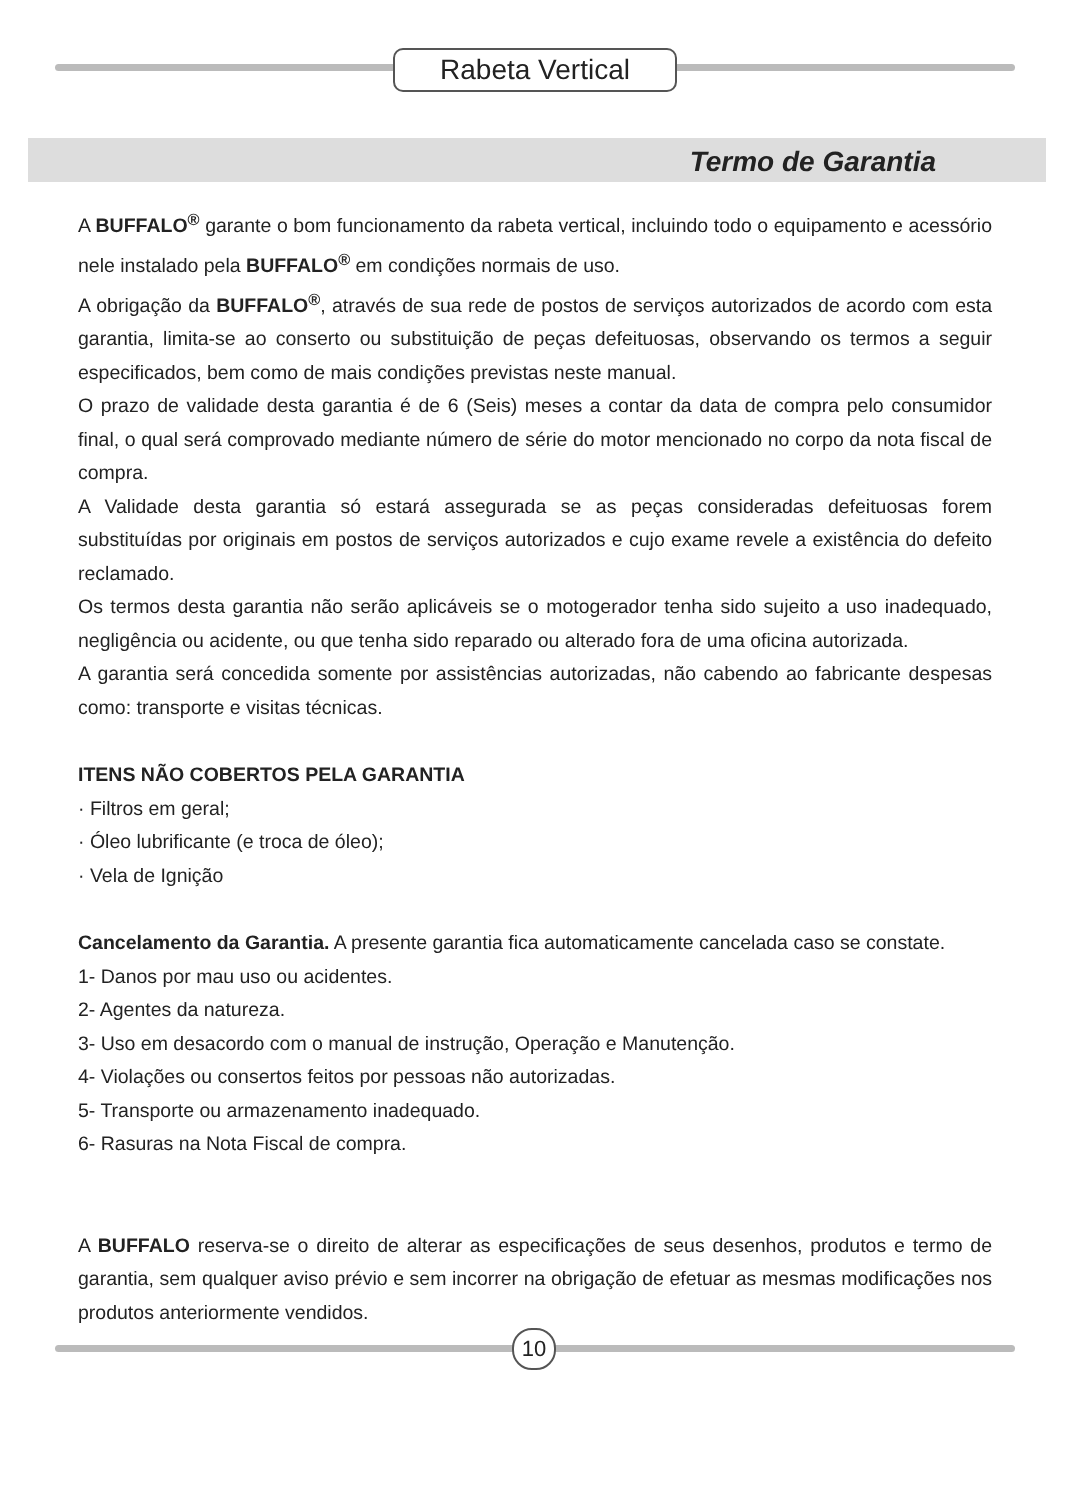Rabeta Vertical
Termo de Garantia
A BUFFALO<sup>®</sup> garante o bom funcionamento da rabeta vertical, incluindo todo o equipamento e acessório nele instalado pela BUFFALO<sup>®</sup> em condições normais de uso.
A obrigação da BUFFALO<sup>®</sup>, através de sua rede de postos de serviços autorizados de acordo com esta garantia, limita-se ao conserto ou substituição de peças defeituosas, observando os termos a seguir especificados, bem como de mais condições previstas neste manual.
O prazo de validade desta garantia é de 6 (Seis) meses a contar da data de compra pelo consumidor final, o qual será comprovado mediante número de série do motor mencionado no corpo da nota fiscal de compra.
A Validade desta garantia só estará assegurada se as peças consideradas defeituosas forem substituídas por originais em postos de serviços autorizados e cujo exame revele a existência do defeito reclamado.
Os termos desta garantia não serão aplicáveis se o motogerador tenha sido sujeito a uso inadequado, negligência ou acidente, ou que tenha sido reparado ou alterado fora de uma oficina autorizada.
A garantia será concedida somente por assistências autorizadas, não cabendo ao fabricante despesas como: transporte e visitas técnicas.
ITENS NÃO COBERTOS PELA GARANTIA
· Filtros em geral;
· Óleo lubrificante (e troca de óleo);
· Vela de Ignição
Cancelamento da Garantia. A presente garantia fica automaticamente cancelada caso se constate.
1- Danos por mau uso ou acidentes.
2- Agentes da natureza.
3- Uso em desacordo com o manual de instrução, Operação e Manutenção.
4- Violações ou consertos feitos por pessoas não autorizadas.
5- Transporte ou armazenamento inadequado.
6- Rasuras na Nota Fiscal de compra.
A BUFFALO reserva-se o direito de alterar as especificações de seus desenhos, produtos e termo de garantia, sem qualquer aviso prévio e sem incorrer na obrigação de efetuar as mesmas modificações nos produtos anteriormente vendidos.
10